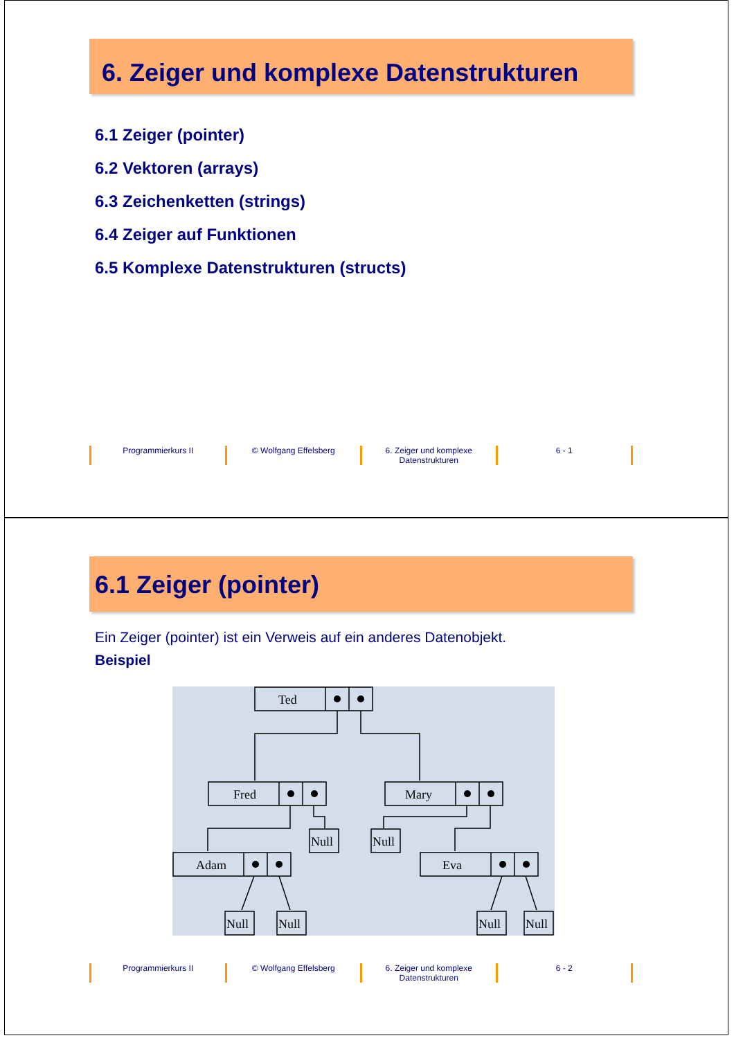6. Zeiger und komplexe Datenstrukturen
6.1 Zeiger (pointer)
6.2 Vektoren (arrays)
6.3 Zeichenketten (strings)
6.4 Zeiger auf Funktionen
6.5 Komplexe Datenstrukturen (structs)
Programmierkurs II © Wolfgang Effelsberg 6. Zeiger und komplexe Datenstrukturen
6 - 1
6.1 Zeiger (pointer)
Ein Zeiger (pointer) ist ein Verweis auf ein anderes Datenobjekt.
Beispiel
Ted
Fred
Mary
Adam
Eva
Null
Null
Null
Null
Null
Null
Programmierkurs II © Wolfgang Effelsberg 6. Zeiger und komplexe Datenstrukturen
6 - 2